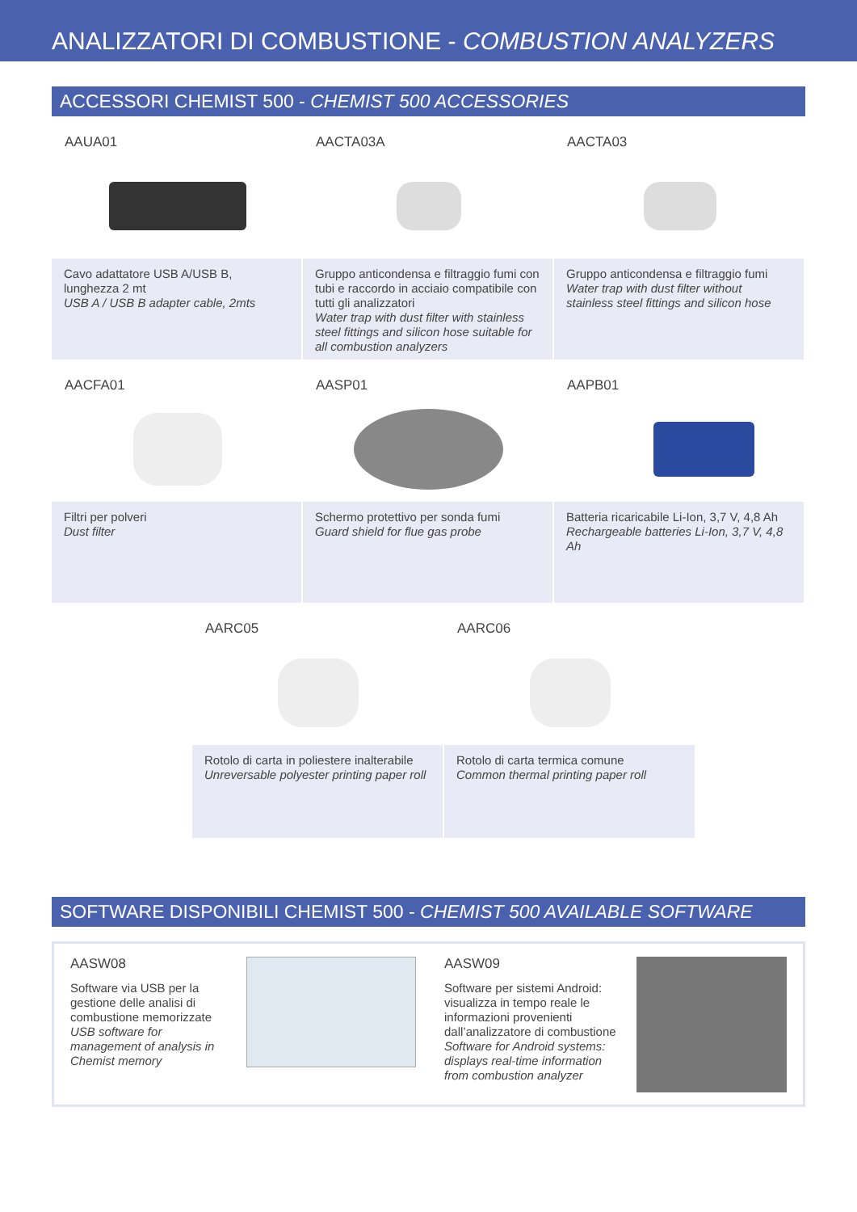ANALIZZATORI DI COMBUSTIONE - COMBUSTION ANALYZERS
ACCESSORI CHEMIST 500 - CHEMIST 500 ACCESSORIES
AAUA01
Cavo adattatore USB A/USB B, lunghezza 2 mt
USB A / USB B adapter cable, 2mts
AACTA03A
Gruppo anticondensa e filtraggio fumi con tubi e raccordo in acciaio compatibile con tutti gli analizzatori
Water trap with dust filter with stainless steel fittings and silicon hose suitable for all combustion analyzers
AACTA03
Gruppo anticondensa e filtraggio fumi
Water trap with dust filter without stainless steel fittings and silicon hose
AACFA01
Filtri per polveri
Dust filter
AASP01
Schermo protettivo per sonda fumi
Guard shield for flue gas probe
AAPB01
Batteria ricaricabile Li-Ion, 3,7 V, 4,8 Ah
Rechargeable batteries Li-Ion, 3,7 V, 4,8 Ah
AARC05
Rotolo di carta in poliestere inalterabile
Unreversable polyester printing paper roll
AARC06
Rotolo di carta termica comune
Common thermal printing paper roll
SOFTWARE DISPONIBILI CHEMIST 500 - CHEMIST 500 AVAILABLE SOFTWARE
AASW08
Software via USB per la gestione delle analisi di combustione memorizzate
USB software for management of analysis in Chemist memory
AASW09
Software per sistemi Android: visualizza in tempo reale le informazioni provenienti dall’analizzatore di combustione
Software for Android systems: displays real-time information from combustion analyzer